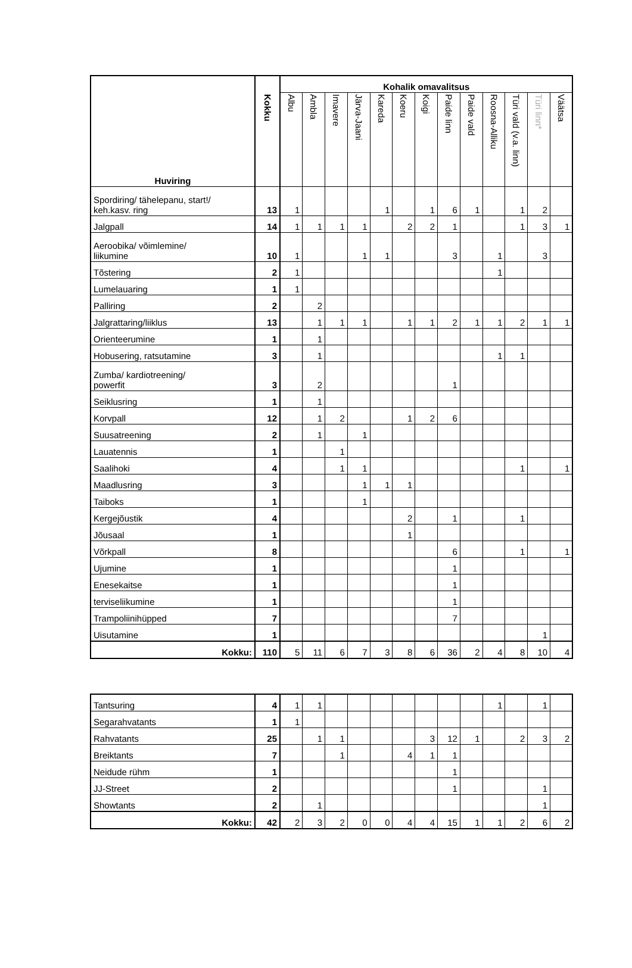| Huviring | Kokku | Kohalik omavalitsus | | | | | | | | | | | | |
| --- | --- | --- | --- | --- | --- | --- | --- | --- | --- | --- | --- | --- | --- | --- |
| | | Albu | Ambla | Imavere | Järva-Jaani | Kareda | Koeru | Koigi | Paide linn | Paide vald | Roosna-Alliku | Türi vald (v.a. linn) | Türi linn* | Väätsa |
| Spordiring/ tähelepanu, start!/ keh.kasv. ring | 13 | 1 | | | | 1 | | 1 | 6 | 1 | | 1 | 2 | |
| Jalgpall | 14 | 1 | 1 | 1 | 1 | | 2 | 2 | 1 | | | 1 | 3 | 1 |
| Aeroobika/ võimlemine/ liikumine | 10 | 1 | | | 1 | 1 | | | 3 | | 1 | | 3 | |
| Tõstering | 2 | 1 | | | | | | | | | 1 | | | |
| Lumelauaring | 1 | 1 | | | | | | | | | | | | |
| Palliring | 2 | | 2 | | | | | | | | | | | |
| Jalgrattaring/liiklus | 13 | | 1 | 1 | 1 | | 1 | 1 | 2 | 1 | 1 | 2 | 1 | 1 |
| Orienteerumine | 1 | | 1 | | | | | | | | | | | |
| Hobusering, ratsutamine | 3 | | 1 | | | | | | | | 1 | 1 | | |
| Zumba/ kardiotreening/ powerfit | 3 | | 2 | | | | | | 1 | | | | | |
| Seiklusring | 1 | | 1 | | | | | | | | | | | |
| Korvpall | 12 | | 1 | 2 | | | 1 | 2 | 6 | | | | | |
| Suusatreening | 2 | | 1 | | 1 | | | | | | | | | |
| Lauatennis | 1 | | | 1 | | | | | | | | | | |
| Saalihoki | 4 | | | 1 | 1 | | | | | | | 1 | | 1 |
| Maadlusring | 3 | | | | 1 | 1 | 1 | | | | | | | |
| Taiboks | 1 | | | | 1 | | | | | | | | | |
| Kergejõustik | 4 | | | | | | 2 | | 1 | | | 1 | | |
| Jõusaal | 1 | | | | | | 1 | | | | | | | |
| Võrkpall | 8 | | | | | | | | 6 | | | 1 | | 1 |
| Ujumine | 1 | | | | | | | | 1 | | | | | |
| Enesekaitse | 1 | | | | | | | | 1 | | | | | |
| terviseliikumine | 1 | | | | | | | | 1 | | | | | |
| Trampoliinihüpped | 7 | | | | | | | | 7 | | | | | |
| Uisutamine | 1 | | | | | | | | | | | | 1 | |
| Kokku: | 110 | 5 | 11 | 6 | 7 | 3 | 8 | 6 | 36 | 2 | 4 | 8 | 10 | 4 |
| Tantsuring | 4 | 1 | 1 | | | | | | | | 1 | | 1 | |
| Segarahvatants | 1 | 1 | | | | | | | | | | | | |
| Rahvatants | 25 | | 1 | 1 | | | | 3 | 12 | 1 | | 2 | 3 | 2 |
| Breiktants | 7 | | | 1 | | | 4 | 1 | 1 | | | | | |
| Neidude rühm | 1 | | | | | | | | 1 | | | | | |
| JJ-Street | 2 | | | | | | | | 1 | | | | 1 | |
| Showtants | 2 | | 1 | | | | | | | | | | 1 | |
| Kokku: | 42 | 2 | 3 | 2 | 0 | 0 | 4 | 4 | 15 | 1 | 1 | 2 | 6 | 2 |